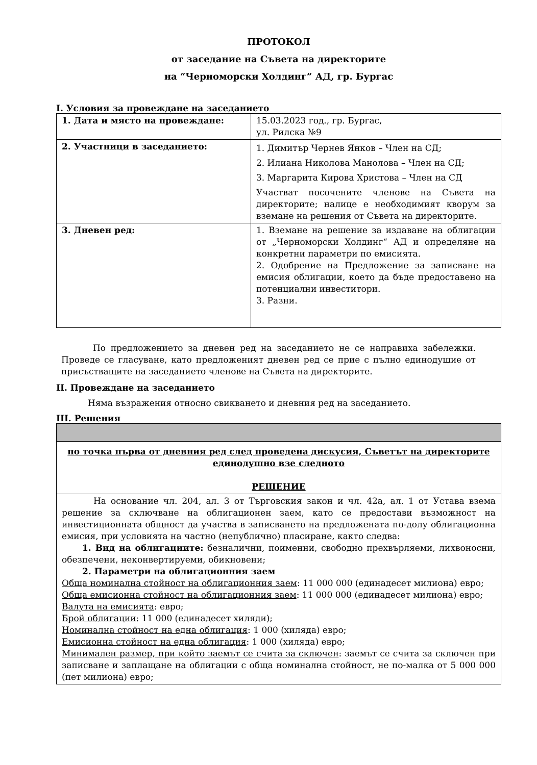ПРОТОКОЛ
от заседание на Съвета на директорите
на “Черноморски Холдинг” АД, гр. Бургас
I. Условия за провеждане на заседанието
| 1. Дата и място на провеждане: | 15.03.2023 год., гр. Бургас, ул. Рилска №9 |
| 2. Участници в заседанието: | 1. Димитър Чернев Янков – Член на СД; 2. Илиана Николова Манолова – Член на СД; 3. Маргарита Кирова Христова – Член на СД Участват посочените членове на Съвета на директорите; налице е необходимият кворум за вземане на решения от Съвета на директорите. |
| 3. Дневен ред: | 1. Вземане на решение за издаване на облигации от „Черноморски Холдинг“ АД и определяне на конкретни параметри по емисията. 2. Одобрение на Предложение за записване на емисия облигации, което да бъде предоставено на потенциални инвеститори. 3. Разни. |
По предложението за дневен ред на заседанието не се направиха забележки. Проведе се гласуване, като предложеният дневен ред се прие с пълно единодушие от присъстващите на заседанието членове на Съвета на директорите.
II. Провеждане на заседанието
Няма възражения относно свикването и дневния ред на заседанието.
III. Решения
| по точка първа от дневния ред след проведена дискусия, Съветът на директорите единодушно взе следното РЕШЕНИЕ |
| На основание чл. 204, ал. 3 от Търговския закон и чл. 42а, ал. 1 от Устава взема решение за сключване на облигационен заем, като се предостави възможност на инвестиционната общност да участва в записването на предложената по-долу облигационна емисия, при условията на частно (непублично) пласиране, както следва: 1. Вид на облигациите: безналични, поименни, свободно прехвърляеми, лихвоносни, обезпечени, неконвертируеми, обикновени; 2. Параметри на облигационния заем Обща номинална стойност на облигационния заем : 11 000 000 (единадесет милиона) евро; Обща емисионна стойност на облигационния заем : 11 000 000 (единадесет милиона) евро; Валута на емисията : евро; Брой облигации : 11 000 (единадесет хиляди); Номинална стойност на една облигация : 1 000 (хиляда) евро; Емисионна стойност на една облигация : 1 000 (хиляда) евро; Минимален размер, при който заемът се счита за сключен : заемът се счита за сключен при записване и заплащане на облигации с обща номинална стойност, не по-малка от 5 000 000 (пет милиона) евро; |